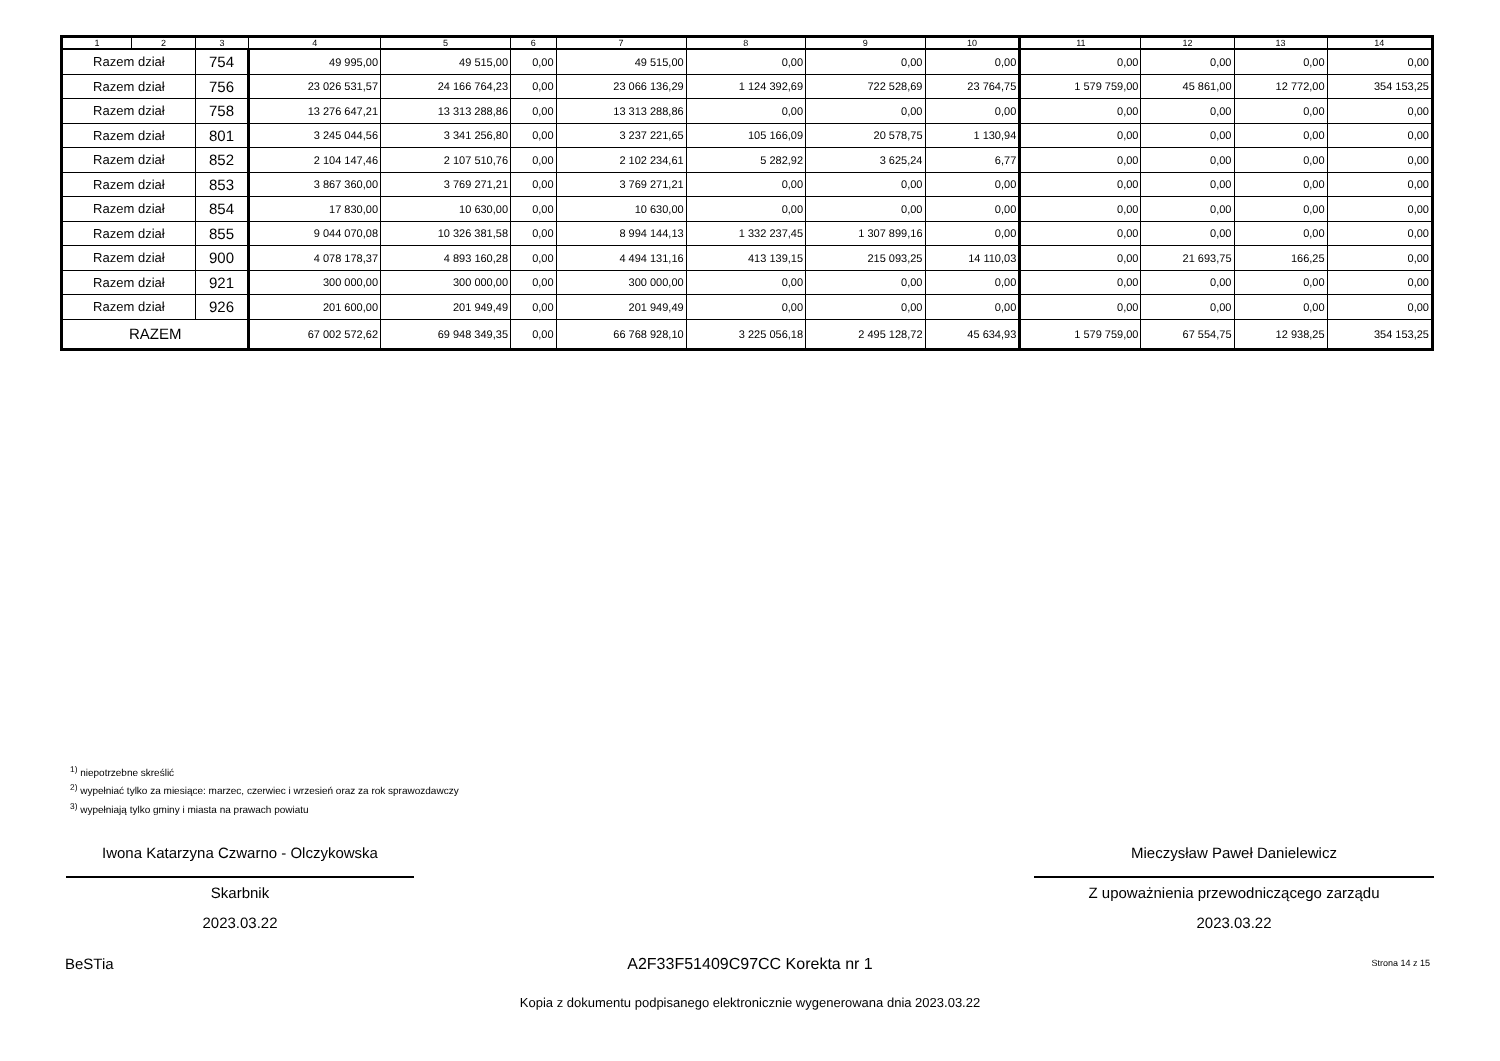| 1 | 2 | 3 | 4 | 5 | 6 | 7 | 8 | 9 | 10 | 11 | 12 | 13 | 14 |
| --- | --- | --- | --- | --- | --- | --- | --- | --- | --- | --- | --- | --- | --- |
| Razem dział | | 754 | 49 995,00 | 49 515,00 | 0,00 | 49 515,00 | 0,00 | 0,00 | 0,00 | 0,00 | 0,00 | 0,00 | 0,00 |
| Razem dział | | 756 | 23 026 531,57 | 24 166 764,23 | 0,00 | 23 066 136,29 | 1 124 392,69 | 722 528,69 | 23 764,75 | 1 579 759,00 | 45 861,00 | 12 772,00 | 354 153,25 |
| Razem dział | | 758 | 13 276 647,21 | 13 313 288,86 | 0,00 | 13 313 288,86 | 0,00 | 0,00 | 0,00 | 0,00 | 0,00 | 0,00 | 0,00 |
| Razem dział | | 801 | 3 245 044,56 | 3 341 256,80 | 0,00 | 3 237 221,65 | 105 166,09 | 20 578,75 | 1 130,94 | 0,00 | 0,00 | 0,00 | 0,00 |
| Razem dział | | 852 | 2 104 147,46 | 2 107 510,76 | 0,00 | 2 102 234,61 | 5 282,92 | 3 625,24 | 6,77 | 0,00 | 0,00 | 0,00 | 0,00 |
| Razem dział | | 853 | 3 867 360,00 | 3 769 271,21 | 0,00 | 3 769 271,21 | 0,00 | 0,00 | 0,00 | 0,00 | 0,00 | 0,00 | 0,00 |
| Razem dział | | 854 | 17 830,00 | 10 630,00 | 0,00 | 10 630,00 | 0,00 | 0,00 | 0,00 | 0,00 | 0,00 | 0,00 | 0,00 |
| Razem dział | | 855 | 9 044 070,08 | 10 326 381,58 | 0,00 | 8 994 144,13 | 1 332 237,45 | 1 307 899,16 | 0,00 | 0,00 | 0,00 | 0,00 | 0,00 |
| Razem dział | | 900 | 4 078 178,37 | 4 893 160,28 | 0,00 | 4 494 131,16 | 413 139,15 | 215 093,25 | 14 110,03 | 0,00 | 21 693,75 | 166,25 | 0,00 |
| Razem dział | | 921 | 300 000,00 | 300 000,00 | 0,00 | 300 000,00 | 0,00 | 0,00 | 0,00 | 0,00 | 0,00 | 0,00 | 0,00 |
| Razem dział | | 926 | 201 600,00 | 201 949,49 | 0,00 | 201 949,49 | 0,00 | 0,00 | 0,00 | 0,00 | 0,00 | 0,00 | 0,00 |
| RAZEM | | | 67 002 572,62 | 69 948 349,35 | 0,00 | 66 768 928,10 | 3 225 056,18 | 2 495 128,72 | 45 634,93 | 1 579 759,00 | 67 554,75 | 12 938,25 | 354 153,25 |
<sup>1)</sup> niepotrzebne skreślić
<sup>2)</sup> wypełniać tylko za miesiące: marzec, czerwiec i wrzesień oraz za rok sprawozdawczy
<sup>3)</sup> wypełniają tylko gminy i miasta na prawach powiatu
Iwona Katarzyna Czwarno - Olczykowska
Skarbnik
2023.03.22
Mieczysław Paweł Danielewicz
Z upoważnienia przewodniczącego zarządu
2023.03.22
BeSTia
A2F33F51409C97CC Korekta nr 1 Strona 14 z 15
Kopia z dokumentu podpisanego elektronicznie wygenerowana dnia 2023.03.22